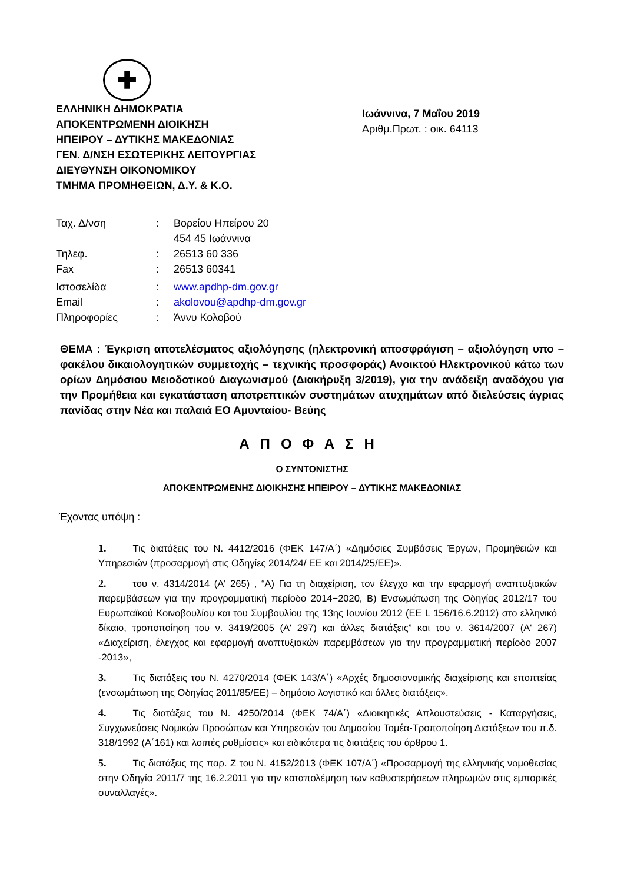✚
ΕΛΛΗΝΙΚΗ ΔΗΜΟΚΡΑΤΙΑ
ΑΠΟΚΕΝΤΡΩΜΕΝΗ ΔΙΟΙΚΗΣΗ
ΗΠΕΙΡΟΥ – ΔΥΤΙΚΗΣ ΜΑΚΕΔΟΝΙΑΣ
ΓΕΝ. Δ/ΝΣΗ ΕΣΩΤΕΡΙΚΗΣ ΛΕΙΤΟΥΡΓΙΑΣ
ΔΙΕΥΘΥΝΣΗ ΟΙΚΟΝΟΜΙΚΟΥ
ΤΜΗΜΑ ΠΡΟΜΗΘΕΙΩΝ, Δ.Υ. & Κ.Ο.
Ιωάννινα, 7 Μαΐου 2019
Αριθμ.Πρωτ. : οικ. 64113
| Ταχ. Δ/νση | : | Βορείου Ηπείρου 20 454 45 Ιωάννινα |
| Τηλεφ. | : | 26513 60 336 |
| Fax | : | 26513 60341 |
| Ιστοσελίδα | : | www.apdhp-dm.gov.gr |
| Email | : | akolovou@apdhp-dm.gov.gr |
| Πληροφορίες | : | Άννυ Κολοβού |
ΘΕΜΑ : Έγκριση αποτελέσματος αξιολόγησης (ηλεκτρονική αποσφράγιση – αξιολόγηση υπο – φακέλου δικαιολογητικών συμμετοχής – τεχνικής προσφοράς) Ανοικτού Ηλεκτρονικού κάτω των ορίων Δημόσιου Μειοδοτικού Διαγωνισμού (Διακήρυξη 3/2019), για την ανάδειξη αναδόχου για την Προμήθεια και εγκατάσταση αποτρεπτικών συστημάτων ατυχημάτων από διελεύσεις άγριας πανίδας στην Νέα και παλαιά ΕΟ Αμυνταίου- Βεύης
ΑΠΟΦΑΣΗ
Ο ΣΥΝΤΟΝΙΣΤΗΣ
ΑΠΟΚΕΝΤΡΩΜΕΝΗΣ ΔΙΟΙΚΗΣΗΣ ΗΠΕΙΡΟΥ – ΔΥΤΙΚΗΣ ΜΑΚΕΔΟΝΙΑΣ
Έχοντας υπόψη :
1. Τις διατάξεις του Ν. 4412/2016 (ΦΕΚ 147/Α΄) «Δημόσιες Συμβάσεις Έργων, Προμηθειών και Υπηρεσιών (προσαρμογή στις Οδηγίες 2014/24/ ΕΕ και 2014/25/ΕΕ)».
2. του ν. 4314/2014 (Α' 265) , “Α) Για τη διαχείριση, τον έλεγχο και την εφαρμογή αναπτυξιακών παρεμβάσεων για την προγραμματική περίοδο 2014−2020, Β) Ενσωμάτωση της Οδηγίας 2012/17 του Ευρωπαϊκού Κοινοβουλίου και του Συμβουλίου της 13ης Ιουνίου 2012 (EE L 156/16.6.2012) στο ελληνικό δίκαιο, τροποποίηση του ν. 3419/2005 (Α' 297) και άλλες διατάξεις” και του ν. 3614/2007 (Α' 267) «Διαχείριση, έλεγχος και εφαρμογή αναπτυξιακών παρεμβάσεων για την προγραμματική περίοδο 2007 -2013»,
3. Τις διατάξεις του Ν. 4270/2014 (ΦΕΚ 143/Α΄) «Αρχές δημοσιονομικής διαχείρισης και εποπτείας (ενσωμάτωση της Οδηγίας 2011/85/ΕΕ) – δημόσιο λογιστικό και άλλες διατάξεις».
4. Τις διατάξεις του Ν. 4250/2014 (ΦΕΚ 74/Α΄) «Διοικητικές Απλουστεύσεις - Καταργήσεις, Συγχωνεύσεις Νομικών Προσώπων και Υπηρεσιών του Δημοσίου Τομέα-Τροποποίηση Διατάξεων του π.δ. 318/1992 (Α΄161) και λοιπές ρυθμίσεις» και ειδικότερα τις διατάξεις του άρθρου 1.
5. Τις διατάξεις της παρ. Ζ του Ν. 4152/2013 (ΦΕΚ 107/Α΄) «Προσαρμογή της ελληνικής νομοθεσίας στην Οδηγία 2011/7 της 16.2.2011 για την καταπολέμηση των καθυστερήσεων πληρωμών στις εμπορικές συναλλαγές».